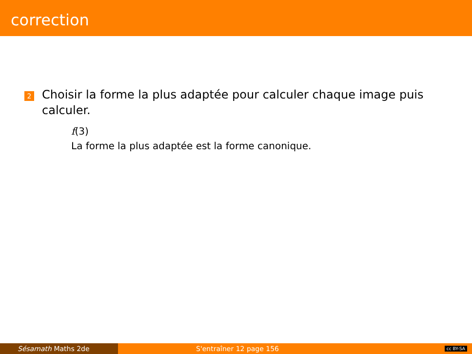correction
2
Choisir la forme la plus adaptée pour calculer chaque image puis calculer.
f(3)
La forme la plus adaptée est la forme canonique.
Sésamath Maths 2de S'entraîner 12 page 156 cc BY-SA